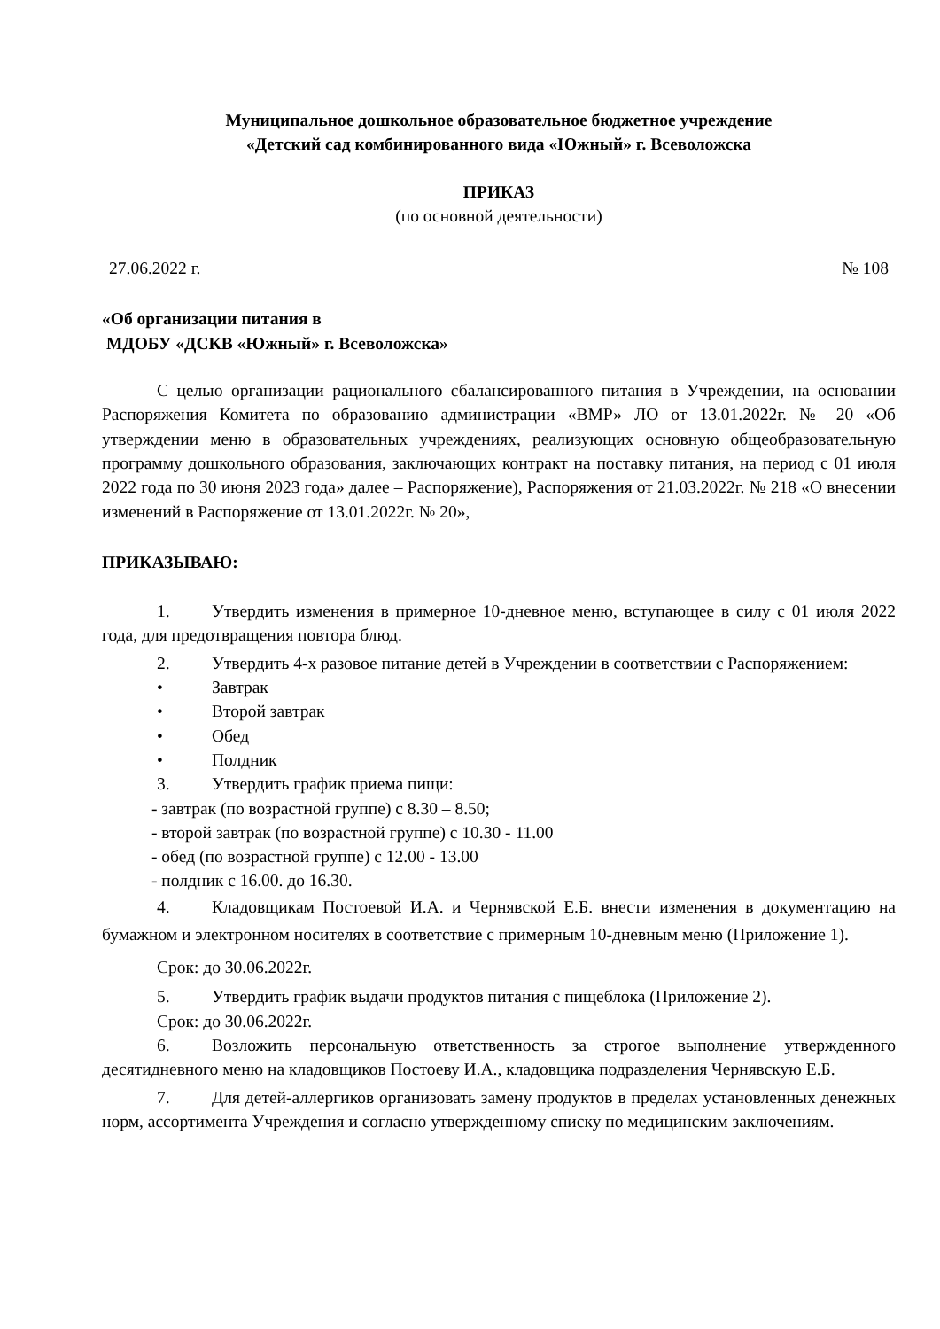Муниципальное дошкольное образовательное бюджетное учреждение
«Детский сад комбинированного вида «Южный» г. Всеволожска
ПРИКАЗ
(по основной деятельности)
27.06.2022 г. № 108
«Об организации питания в
МДОБУ «ДСКВ «Южный» г. Всеволожска»
С целью организации рационального сбалансированного питания в Учреждении, на основании Распоряжения Комитета по образованию администрации «ВМР» ЛО от 13.01.2022г. № 20 «Об утверждении меню в образовательных учреждениях, реализующих основную общеобразовательную программу дошкольного образования, заключающих контракт на поставку питания, на период с 01 июля 2022 года по 30 июня 2023 года» далее – Распоряжение), Распоряжения от 21.03.2022г. № 218 «О внесении изменений в Распоряжение от 13.01.2022г. № 20»,
ПРИКАЗЫВАЮ:
1. Утвердить изменения в примерное 10-дневное меню, вступающее в силу с 01 июля 2022 года, для предотвращения повтора блюд.
2. Утвердить 4-х разовое питание детей в Учреждении в соответствии с Распоряжением:
• Завтрак
• Второй завтрак
• Обед
• Полдник
3. Утвердить график приема пищи:
- завтрак (по возрастной группе) с 8.30 – 8.50;
- второй завтрак (по возрастной группе) с 10.30 - 11.00
- обед (по возрастной группе) с 12.00 - 13.00
- полдник с 16.00. до 16.30.
4. Кладовщикам Постоевой И.А. и Чернявской Е.Б. внести изменения в документацию на бумажном и электронном носителях в соответствие с примерным 10-дневным меню (Приложение 1).
Срок: до 30.06.2022г.
5. Утвердить график выдачи продуктов питания с пищеблока (Приложение 2).
Срок: до 30.06.2022г.
6. Возложить персональную ответственность за строгое выполнение утвержденного десятидневного меню на кладовщиков Постоеву И.А., кладовщика подразделения Чернявскую Е.Б.
7. Для детей-аллергиков организовать замену продуктов в пределах установленных денежных норм, ассортимента Учреждения и согласно утвержденному списку по медицинским заключениям.